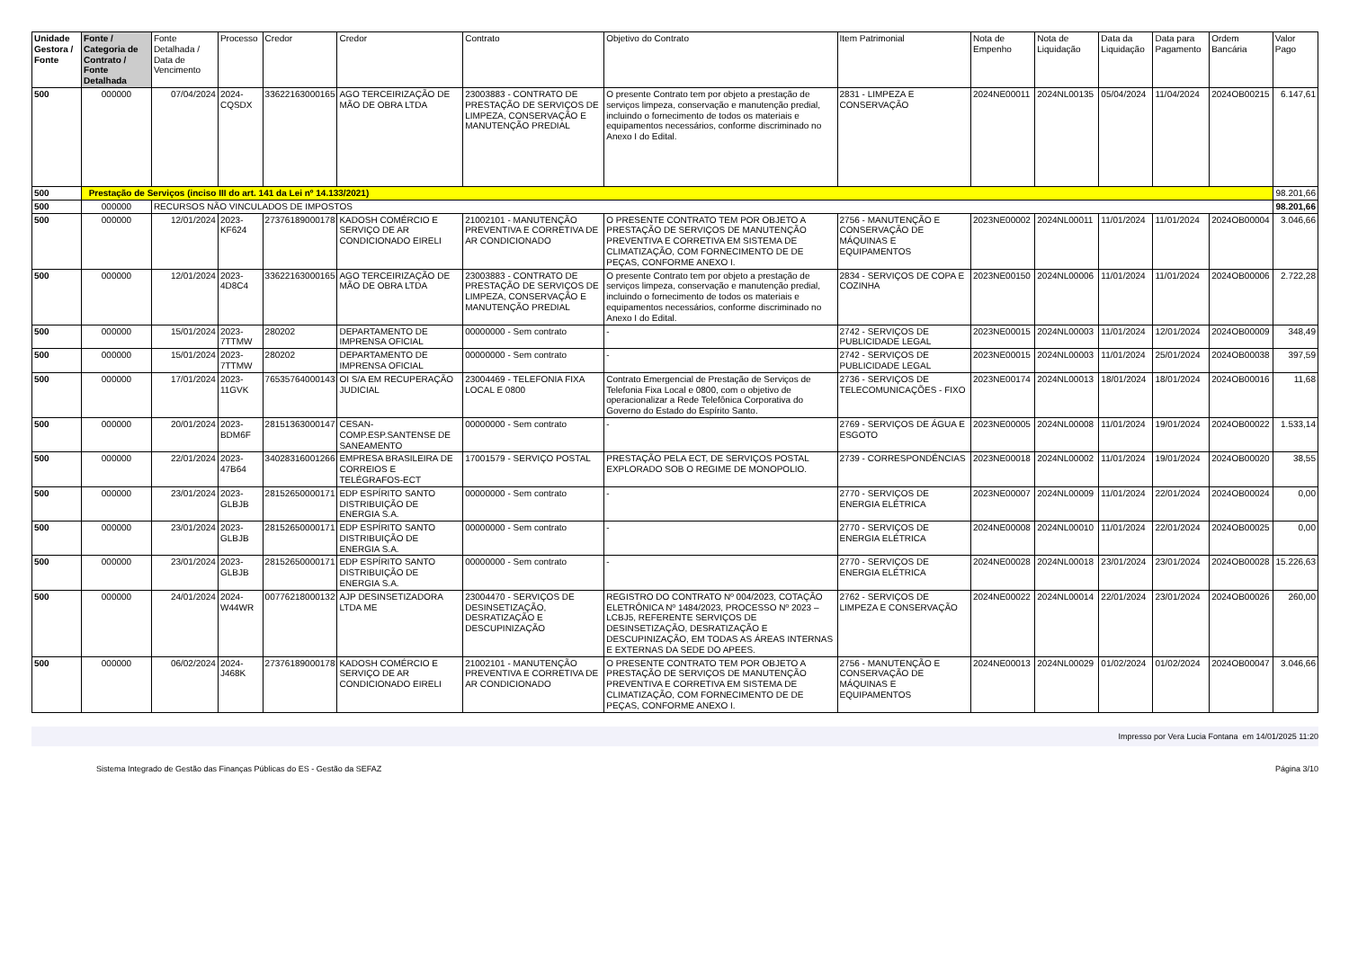| Unidade Gestora / Fonte | Fonte / Categoria de Contrato / Fonte Detalhada | Fonte Detalhada / Data de Vencimento | Processo | Credor | Credor | Contrato | Objetivo do Contrato | Item Patrimonial | Nota de Empenho | Nota de Liquidação | Data da Liquidação | Data para Pagamento | Ordem Bancária | Valor Pago |
| --- | --- | --- | --- | --- | --- | --- | --- | --- | --- | --- | --- | --- | --- | --- |
| 500 | 000000 | 07/04/2024 | 2024-CQSDX | 33622163000165 | AGO TERCEIRIZAÇÃO DE MÃO DE OBRA LTDA | 23003883 - CONTRATO DE PRESTAÇÃO DE SERVIÇOS DE LIMPEZA, CONSERVAÇÃO E MANUTENÇÃO PREDIAL | O presente Contrato tem por objeto a prestação de serviços limpeza, conservação e manutenção predial, incluindo o fornecimento de todos os materiais e equipamentos necessários, conforme discriminado no Anexo I do Edital. | 2831 - LIMPEZA E CONSERVAÇÃO | 2024NE00011 | 2024NL00135 | 05/04/2024 | 11/04/2024 | 2024OB00215 | 6.147,61 |
| 500 | Prestação de Serviços (inciso III do art. 141 da Lei nº 14.133/2021) | | | | | | | | | | | | | 98.201,66 |
| 500 | 000000 | RECURSOS NÃO VINCULADOS DE IMPOSTOS | | | | | | | | | | | | 98.201,66 |
| 500 | 000000 | 12/01/2024 | 2023-KF624 | 27376189000178 | KADOSH COMÉRCIO E SERVIÇO DE AR CONDICIONADO EIRELI | 21002101 - MANUTENÇÃO PREVENTIVA E CORRETIVA DE AR CONDICIONADO | O PRESENTE CONTRATO TEM POR OBJETO A PRESTAÇÃO DE SERVIÇOS DE MANUTENÇÃO PREVENTIVA E CORRETIVA EM SISTEMA DE CLIMATIZAÇÃO, COM FORNECIMENTO DE DE PEÇAS, CONFORME ANEXO I. | 2756 - MANUTENÇÃO E CONSERVAÇÃO DE MÁQUINAS E EQUIPAMENTOS | 2023NE00002 | 2024NL00011 | 11/01/2024 | 11/01/2024 | 2024OB00004 | 3.046,66 |
| 500 | 000000 | 12/01/2024 | 2023-4D8C4 | 33622163000165 | AGO TERCEIRIZAÇÃO DE MÃO DE OBRA LTDA | 23003883 - CONTRATO DE PRESTAÇÃO DE SERVIÇOS DE LIMPEZA, CONSERVAÇÃO E MANUTENÇÃO PREDIAL | O presente Contrato tem por objeto a prestação de serviços limpeza, conservação e manutenção predial, incluindo o fornecimento de todos os materiais e equipamentos necessários, conforme discriminado no Anexo I do Edital. | 2834 - SERVIÇOS DE COPA E COZINHA | 2023NE00150 | 2024NL00006 | 11/01/2024 | 11/01/2024 | 2024OB00006 | 2.722,28 |
| 500 | 000000 | 15/01/2024 | 2023-7TTMW | 280202 | DEPARTAMENTO DE IMPRENSA OFICIAL | 00000000 - Sem contrato | - | 2742 - SERVIÇOS DE PUBLICIDADE LEGAL | 2023NE00015 | 2024NL00003 | 11/01/2024 | 12/01/2024 | 2024OB00009 | 348,49 |
| 500 | 000000 | 15/01/2024 | 2023-7TTMW | 280202 | DEPARTAMENTO DE IMPRENSA OFICIAL | 00000000 - Sem contrato | - | 2742 - SERVIÇOS DE PUBLICIDADE LEGAL | 2023NE00015 | 2024NL00003 | 11/01/2024 | 25/01/2024 | 2024OB00038 | 397,59 |
| 500 | 000000 | 17/01/2024 | 2023-11GVK | 76535764000143 | OI S/A EM RECUPERAÇÃO JUDICIAL | 23004469 - TELEFONIA FIXA LOCAL E 0800 | Contrato Emergencial de Prestação de Serviços de Telefonia Fixa Local e 0800, com o objetivo de operacionalizar a Rede Telefônica Corporativa do Governo do Estado do Espírito Santo. | 2736 - SERVIÇOS DE TELECOMUNICAÇÕES - FIXO | 2023NE00174 | 2024NL00013 | 18/01/2024 | 18/01/2024 | 2024OB00016 | 11,68 |
| 500 | 000000 | 20/01/2024 | 2023-BDM6F | 28151363000147 | CESAN-COMP.ESP.SANTENSE DE SANEAMENTO | 00000000 - Sem contrato | - | 2769 - SERVIÇOS DE ÁGUA E ESGOTO | 2023NE00005 | 2024NL00008 | 11/01/2024 | 19/01/2024 | 2024OB00022 | 1.533,14 |
| 500 | 000000 | 22/01/2024 | 2023-47B64 | 34028316001266 | EMPRESA BRASILEIRA DE CORREIOS E TELÉGRAFOS-ECT | 17001579 - SERVIÇO POSTAL | PRESTAÇÃO PELA ECT, DE SERVIÇOS POSTAL EXPLORADO SOB O REGIME DE MONOPOLIO. | 2739 - CORRESPONDÊNCIAS | 2023NE00018 | 2024NL00002 | 11/01/2024 | 19/01/2024 | 2024OB00020 | 38,55 |
| 500 | 000000 | 23/01/2024 | 2023-GLBJB | 28152650000171 | EDP ESPÍRITO SANTO DISTRIBUIÇÃO DE ENERGIA S.A. | 00000000 - Sem contrato | - | 2770 - SERVIÇOS DE ENERGIA ELÉTRICA | 2023NE00007 | 2024NL00009 | 11/01/2024 | 22/01/2024 | 2024OB00024 | 0,00 |
| 500 | 000000 | 23/01/2024 | 2023-GLBJB | 28152650000171 | EDP ESPÍRITO SANTO DISTRIBUIÇÃO DE ENERGIA S.A. | 00000000 - Sem contrato | - | 2770 - SERVIÇOS DE ENERGIA ELÉTRICA | 2024NE00008 | 2024NL00010 | 11/01/2024 | 22/01/2024 | 2024OB00025 | 0,00 |
| 500 | 000000 | 23/01/2024 | 2023-GLBJB | 28152650000171 | EDP ESPÍRITO SANTO DISTRIBUIÇÃO DE ENERGIA S.A. | 00000000 - Sem contrato | - | 2770 - SERVIÇOS DE ENERGIA ELÉTRICA | 2024NE00028 | 2024NL00018 | 23/01/2024 | 23/01/2024 | 2024OB00028 | 15.226,63 |
| 500 | 000000 | 24/01/2024 | 2024-W44WR | 00776218000132 | AJP DESINSETIZADORA LTDA ME | 23004470 - SERVIÇOS DE DESINSETIZAÇÃO, DESRATIZAÇÃO E DESCUPINIZAÇÃO | REGISTRO DO CONTRATO Nº 004/2023, COTAÇÃO ELETRÔNICA Nº 1484/2023, PROCESSO Nº 2023 – LCBJ5, REFERENTE SERVIÇOS DE DESINSETIZAÇÃO, DESRATIZAÇÃO E DESCUPINIZAÇÃO, EM TODAS AS ÁREAS INTERNAS E EXTERNAS DA SEDE DO APEES. | 2762 - SERVIÇOS DE LIMPEZA E CONSERVAÇÃO | 2024NE00022 | 2024NL00014 | 22/01/2024 | 23/01/2024 | 2024OB00026 | 260,00 |
| 500 | 000000 | 06/02/2024 | 2024-J468K | 27376189000178 | KADOSH COMÉRCIO E SERVIÇO DE AR CONDICIONADO EIRELI | 21002101 - MANUTENÇÃO PREVENTIVA E CORRETIVA DE AR CONDICIONADO | O PRESENTE CONTRATO TEM POR OBJETO A PRESTAÇÃO DE SERVIÇOS DE MANUTENÇÃO PREVENTIVA E CORRETIVA EM SISTEMA DE CLIMATIZAÇÃO, COM FORNECIMENTO DE DE PEÇAS, CONFORME ANEXO I. | 2756 - MANUTENÇÃO E CONSERVAÇÃO DE MÁQUINAS E EQUIPAMENTOS | 2024NE00013 | 2024NL00029 | 01/02/2024 | 01/02/2024 | 2024OB00047 | 3.046,66 |
Impresso por Vera Lucia Fontana em 14/01/2025 11:20
Sistema Integrado de Gestão das Finanças Públicas do ES - Gestão da SEFAZ Página 3/10